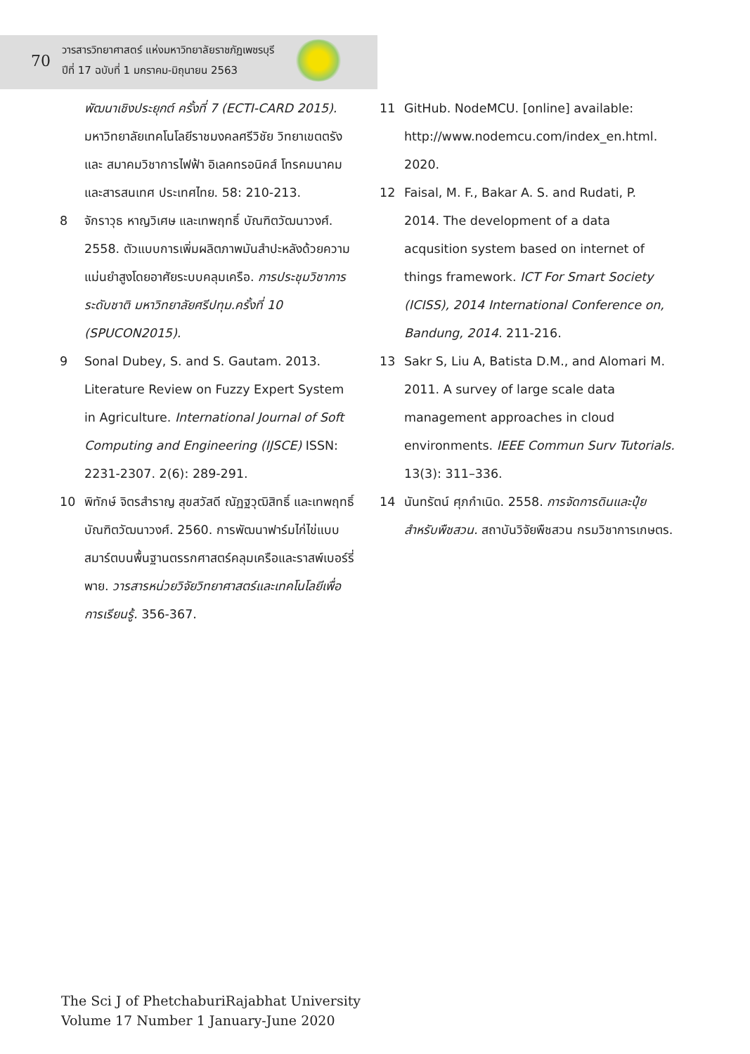70
วารสารวิทยาศาสตร์ แห่งมหาวิทยาลัยราชภัฏเพชรบุรี
ปีที่ 17 ฉบับที่ 1 มกราคม-มิถุนายน 2563
พัฒนาเชิงประยุกต์ ครั้งที่ 7 (ECTI-CARD 2015). มหาวิทยาลัยเทคโนโลยีราชมงคลศรีวิชัย วิทยาเขตตรัง และ สมาคมวิชาการไฟฟ้า อิเลคทรอนิคส์ โทรคมนาคม และสารสนเทศ ประเทศไทย. 58: 210-213.
8 จักราวุธ หาญวิเศษ และเทพฤทธิ์ บัณฑิตวัฒนาวงศ์. 2558. ตัวแบบการเพิ่มผลิตภาพมันสำปะหลังด้วยความแม่นยำสูงโดยอาศัยระบบคลุมเครือ. การประชุมวิชาการระดับชาติ มหาวิทยาลัยศรีปทุม.ครั้งที่ 10 (SPUCON2015).
9 Sonal Dubey, S. and S. Gautam. 2013. Literature Review on Fuzzy Expert System in Agriculture. International Journal of Soft Computing and Engineering (IJSCE) ISSN: 2231-2307. 2(6): 289-291.
10 พิทักษ์ จิตรสำราญ สุขสวัสดี ณัฏฐวุฒิสิทธิ์ และเทพฤทธิ์ บัณฑิตวัฒนาวงศ์. 2560. การพัฒนาฟาร์มไก่ไข่แบบสมาร์ตบนพื้นฐานตรรกศาสตร์คลุมเครือและราสพ์เบอร์รี่พาย. วารสารหน่วยวิจัยวิทยาศาสตร์และเทคโนโลยีเพื่อการเรียนรู้. 356-367.
11 GitHub. NodeMCU. [online] available: http://www.nodemcu.com/index_en.html. 2020.
12 Faisal, M. F., Bakar A. S. and Rudati, P. 2014. The development of a data acqusition system based on internet of things framework. ICT For Smart Society (ICISS), 2014 International Conference on, Bandung, 2014. 211-216.
13 Sakr S, Liu A, Batista D.M., and Alomari M. 2011. A survey of large scale data management approaches in cloud environments. IEEE Commun Surv Tutorials. 13(3): 311–336.
14 นันทรัตน์ ศุภกำเนิด. 2558. การจัดการดินและปุ๋ยสำหรับพืชสวน. สถาบันวิจัยพืชสวน กรมวิชาการเกษตร.
The Sci J of PhetchaburiRajabhat University
Volume 17 Number 1 January-June 2020